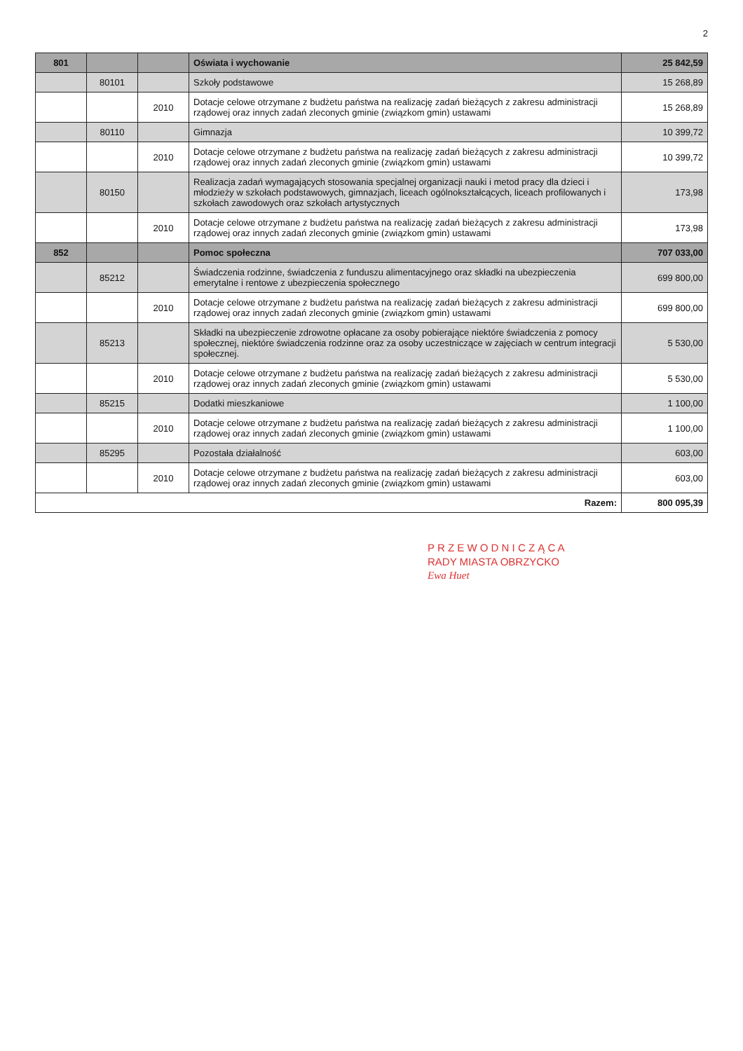2
| 801 | | | Oświata i wychowanie | 25 842,59 |
| | 80101 | | Szkoły podstawowe | 15 268,89 |
| | | 2010 | Dotacje celowe otrzymane z budżetu państwa na realizację zadań bieżących z zakresu administracji rządowej oraz innych zadań zleconych gminie (związkom gmin) ustawami | 15 268,89 |
| | 80110 | | Gimnazja | 10 399,72 |
| | | 2010 | Dotacje celowe otrzymane z budżetu państwa na realizację zadań bieżących z zakresu administracji rządowej oraz innych zadań zleconych gminie (związkom gmin) ustawami | 10 399,72 |
| | 80150 | | Realizacja zadań wymagających stosowania specjalnej organizacji nauki i metod pracy dla dzieci i młodzieży w szkołach podstawowych, gimnazjach, liceach ogólnokształcących, liceach profilowanych i szkołach zawodowych oraz szkołach artystycznych | 173,98 |
| | | 2010 | Dotacje celowe otrzymane z budżetu państwa na realizację zadań bieżących z zakresu administracji rządowej oraz innych zadań zleconych gminie (związkom gmin) ustawami | 173,98 |
| 852 | | | Pomoc społeczna | 707 033,00 |
| | 85212 | | Świadczenia rodzinne, świadczenia z funduszu alimentacyjnego oraz składki na ubezpieczenia emerytalne i rentowe z ubezpieczenia społecznego | 699 800,00 |
| | | 2010 | Dotacje celowe otrzymane z budżetu państwa na realizację zadań bieżących z zakresu administracji rządowej oraz innych zadań zleconych gminie (związkom gmin) ustawami | 699 800,00 |
| | 85213 | | Składki na ubezpieczenie zdrowotne opłacane za osoby pobierające niektóre świadczenia z pomocy społecznej, niektóre świadczenia rodzinne oraz za osoby uczestniczące w zajęciach w centrum integracji społecznej. | 5 530,00 |
| | | 2010 | Dotacje celowe otrzymane z budżetu państwa na realizację zadań bieżących z zakresu administracji rządowej oraz innych zadań zleconych gminie (związkom gmin) ustawami | 5 530,00 |
| | 85215 | | Dodatki mieszkaniowe | 1 100,00 |
| | | 2010 | Dotacje celowe otrzymane z budżetu państwa na realizację zadań bieżących z zakresu administracji rządowej oraz innych zadań zleconych gminie (związkom gmin) ustawami | 1 100,00 |
| | 85295 | | Pozostała działalność | 603,00 |
| | | 2010 | Dotacje celowe otrzymane z budżetu państwa na realizację zadań bieżących z zakresu administracji rządowej oraz innych zadań zleconych gminie (związkom gmin) ustawami | 603,00 |
| Razem: | | | | 800 095,39 |
P R Z E W O D N I C Z Ą C A
RADY MIASTA OBRZYCKO
Ewa Huet